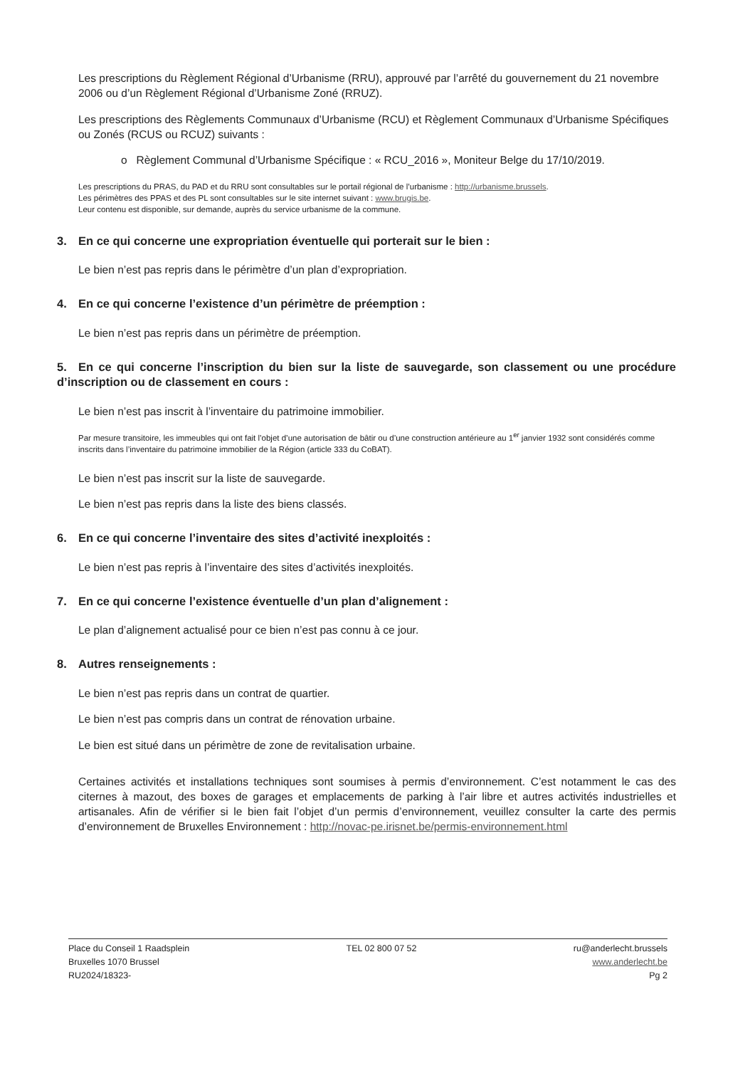Les prescriptions du Règlement Régional d’Urbanisme (RRU), approuvé par l’arrêté du gouvernement du 21 novembre 2006 ou d’un Règlement Régional d’Urbanisme Zoné (RRUZ).
Les prescriptions des Règlements Communaux d’Urbanisme (RCU) et Règlement Communaux d’Urbanisme Spécifiques ou Zonés (RCUS ou RCUZ) suivants :
o Règlement Communal d’Urbanisme Spécifique : « RCU_2016 », Moniteur Belge du 17/10/2019.
Les prescriptions du PRAS, du PAD et du RRU sont consultables sur le portail régional de l’urbanisme : http://urbanisme.brussels.
Les périmètres des PPAS et des PL sont consultables sur le site internet suivant : www.brugis.be.
Leur contenu est disponible, sur demande, auprès du service urbanisme de la commune.
3. En ce qui concerne une expropriation éventuelle qui porterait sur le bien :
Le bien n’est pas repris dans le périmètre d’un plan d’expropriation.
4. En ce qui concerne l’existence d’un périmètre de préemption :
Le bien n’est pas repris dans un périmètre de préemption.
5. En ce qui concerne l’inscription du bien sur la liste de sauvegarde, son classement ou une procédure d’inscription ou de classement en cours :
Le bien n’est pas inscrit à l’inventaire du patrimoine immobilier.
Par mesure transitoire, les immeubles qui ont fait l’objet d’une autorisation de bâtir ou d’une construction antérieure au 1<sup>er</sup> janvier 1932 sont considérés comme inscrits dans l’inventaire du patrimoine immobilier de la Région (article 333 du CoBAT).
Le bien n’est pas inscrit sur la liste de sauvegarde.
Le bien n’est pas repris dans la liste des biens classés.
6. En ce qui concerne l’inventaire des sites d’activité inexploités :
Le bien n’est pas repris à l’inventaire des sites d’activités inexploités.
7. En ce qui concerne l’existence éventuelle d’un plan d’alignement :
Le plan d’alignement actualisé pour ce bien n’est pas connu à ce jour.
8. Autres renseignements :
Le bien n’est pas repris dans un contrat de quartier.
Le bien n’est pas compris dans un contrat de rénovation urbaine.
Le bien est situé dans un périmètre de zone de revitalisation urbaine.
Certaines activités et installations techniques sont soumises à permis d’environnement. C’est notamment le cas des citernes à mazout, des boxes de garages et emplacements de parking à l’air libre et autres activités industrielles et artisanales. Afin de vérifier si le bien fait l’objet d’un permis d’environnement, veuillez consulter la carte des permis d’environnement de Bruxelles Environnement : http://novac-pe.irisnet.be/permis-environnement.html
Place du Conseil 1 Raadsplein
Bruxelles 1070 Brussel
RU2024/18323-
TEL 02 800 07 52 ru@anderlecht.brussels
www.anderlecht.be
Pg 2